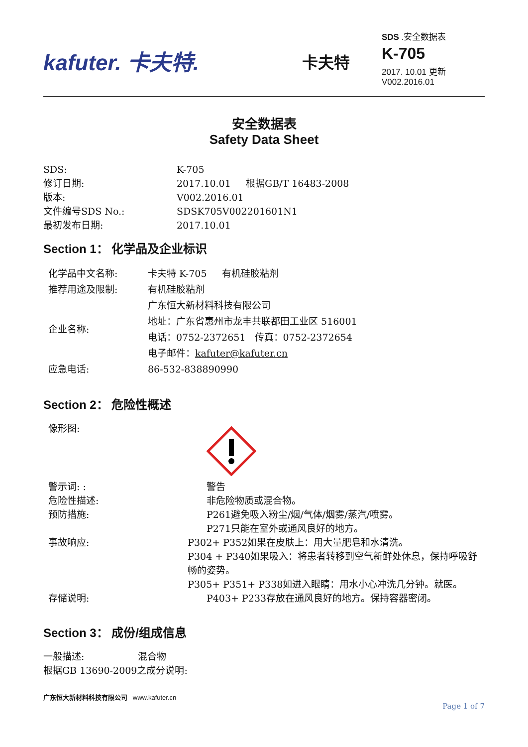kafuter. 卡夫特.
卡夫特
SDS .安全数据表
K-705
2017. 10.01 更新
V002.2016.01
安全数据表
Safety Data Sheet
SDS: K-705
修订日期: 2017.10.01 根据GB/T 16483-2008
版本: V002.2016.01
文件编号SDS No.: SDSK705V002201601N1
最初发布日期: 2017.10.01
Section 1： 化学品及企业标识
化学品中文名称: 卡夫特 K-705 有机硅胶粘剂
推荐用途及限制: 有机硅胶粘剂
企业名称:
广东恒大新材料科技有限公司
地址：广东省惠州市龙丰共联都田工业区 516001
电话：0752-2372651 传真：0752-2372654
电子邮件：kafuter@kafuter.cn
应急电话: 86-532-838890990
Section 2： 危险性概述
像形图:
警示词: : 警告
危险性描述: 非危险物质或混合物。
预防措施: P261避免吸入粉尘/烟/气体/烟雾/蒸汽/喷雾。
P271只能在室外或通风良好的地方。
事故响应: P302+ P352如果在皮肤上：用大量肥皂和水清洗。
P304 + P340如果吸入：将患者转移到空气新鲜处休息，保持呼吸舒畅的姿势。
P305+ P351+ P338如进入眼睛：用水小心冲洗几分钟。就医。
存储说明: P403+ P233存放在通风良好的地方。保持容器密闭。
Section 3： 成份/组成信息
一般描述: 混合物
根据GB 13690-2009之成分说明:
广东恒大新材料科技有限公司 www.kafuter.cn
Page 1 of 7